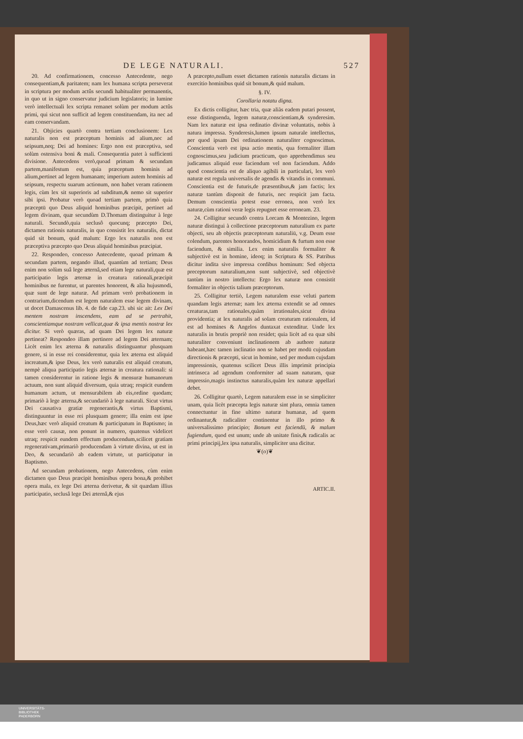DE LEGE NATURALI. 527
20. Ad confirmationem, concesso Antecedente, nego consequentiam,& paritatem; nam lex humana scripta perseverat in scriptura per modum actûs secundi habitualiter permanentis, in quo ut in signo conservatur judicium legislatoris; in lumine verò intellectuali lex scripta remanet solùm per modum actûs primi, qui sicut non sufficit ad legem constituendam, ita nec ad eam conservandam.
21. Objicies quartò contra tertiam conclusionem: Lex naturalis non est præceptum hominis ad alium,nec ad seipsum,neq; Dei ad homines: Ergo non est præceptiva, sed solùm ostensiva boni & mali. Consequentia patet à sufficienti divisione. Antecedens verò,quoad primam & secundam partem,manifestum est, quia præceptum hominis ad alium,pertinet ad legem humanam; imperium autem hominis ad seipsum, respectu suarum actionum, non habet veram rationem legis, cùm lex sit superioris ad subditum,& nemo sit superior sibi ipsi. Probatur verò quoad tertiam partem, primò quia præceptū quo Deus aliquid hominibus præcipit, pertinet ad legem divinam, quæ secundùm D.Thomam distinguitur à lege naturali. Secundò,quia seclusô quocunq; præcepto Dei, dictamen rationis naturalis, in quo consistit lex naturalis, dictat quid sit bonum, quid malum: Ergo lex naturalis non est præceptiva præcepto quo Deus aliquid hominibus præcipiat.
22. Respondeo, concesso Antecedente, quoad primam & secundam partem, negando illud, quantùm ad tertiam; Deus enim non solùm suâ lege æternâ,sed etiam lege naturali,quæ est participatio legis æternæ in creatura rationali,præcipit hominibus ne furentur, ut parentes honorent, & alia hujusmodi, quæ sunt de lege naturæ. Ad primam verò probationem in contrarium,dicendum est legem naturalem esse legem divinam, ut docet Damascenus lib. 4. de fide cap.23. ubi sic ait: Lex Dei mentem nostram inscendens, eam ad se pertrahit, conscientiamque nostram vellicat,quæ & ipsa mentis nostræ lex dicitur. Si verò quæras, ad quam Dei legem lex naturæ pertineat? Respondeo illam pertinere ad legem Dei æternam; Licèt enim lex æterna & naturalis distinguantur plusquam genere, si in esse rei considerentur, quia lex æterna est aliquid increatum,& ipse Deus, lex verò naturalis est aliquid creatum, nempè aliqua participatio legis æternæ in creatura rationali: si tamen considerentur in ratione legis & mensuræ humanorum actuum, non sunt aliquid diversum, quia utraq; respicit eundem humanum actum, ut mensurabilem ab eis,ordine quodam; primariò à lege æterna,& secundariò à lege naturali. Sicut virtus Dei causativa gratiæ regenerantis,& virtus Baptismi, distinguuntur in esse rei plusquam genere; illa enim est ipse Deus,hæc verò aliquid creatum & participatum in Baptismo; in esse verò causæ, non ponunt in numero, quatenus videlicet utraq; respicit eundem effectum producendum,scilicet gratiam regenerativam,primariò producendam à virtute divina, ut est in Deo, & secundariò ab eadem virtute, ut participatur in Baptismo.
Ad secundam probationem, nego Antecedens, cùm enim dictamen quo Deus præcipit hominibus opera bona,& prohibet opera mala, ex lege Dei æterna derivetur, & sit quædam illius participatio, seclusâ lege Dei æternâ,& ejus
A præcepto,nullum esset dictamen rationis naturalis dictans in exercitio hominibus quid sit bonum,& quid malum.
§. IV.
Corollaria notatu digna.
Ex dictis colligitur, hæc tria, quæ aliàs eadem putari possent, esse distinguenda, legem naturæ,conscientiam,& synderesim. Nam lex naturæ est ipsa ordinatio divinæ voluntatis, nobis à natura impressa. Synderesis,lumen ipsum naturale intellectus, per quod ipsam Dei ordinationem naturaliter cognoscimus. Conscientia verò est ipsa actio mentis, qua formaliter illam cognoscimus,seu judicium practicum, quo apprehendimus seu judicamus aliquid esse faciendum vel non faciendum. Addo quod conscientia est de aliquo agibili in particulari, lex verò naturæ est regula universalis de agendis & vitandis in communi. Conscientia est de futuris,de præsentibus,& jam factis; lex naturæ tantùm disponit de futuris, nec respicit jam facta. Demum conscientia potest esse erronea, non verò lex naturæ,cùm rationi veræ legis repugnet esse erroneam. 23.
24. Colligitur secundò contra Lorcam & Montezino, legem naturæ distingui à collectione præceptorum naturalium ex parte objecti, seu ab objectis præceptorum naturaliū, v.g. Deum esse colendum, parentes honorandos, homicidium & furtum non esse faciendum, & similia. Lex enim naturalis formaliter & subjectivè est in homine, ideoq; in Scriptura & SS. Patribus dicitur indita sive impressa cordibus hominum: Sed objecta preceptorum naturalium,non sunt subjectivè, sed objectivè tantùm in nostro intellectu: Ergo lex naturæ non consistit formaliter in objectis talium præceptorum.
25. Colligitur tertiò, Legem naturalem esse veluti partem quandam legis æternæ; nam lex æterna extendit se ad omnes creaturas,tam rationales,quàm irrationales,sicut divina providentia; at lex naturalis ad solam creaturam rationalem, id est ad homines & Angelos duntaxat extenditur. Unde lex naturalis in brutis propriè non residet; quia licèt ad ea quæ sibi naturaliter conveniunt inclinationem ab authore naturæ habeant,hæc tamen inclinatio non se habet per modū cujusdam directionis & præcepti, sicut in homine, sed per modum cujsdam impressionis, quatenus scilicet Deus illis imprimit principia intrinseca ad agendum conformiter ad suam naturam, quæ impressio,magis instinctus naturalis,quàm lex naturæ appellari debet.
26. Colligitur quartò, Legem naturalem esse in se simpliciter unam, quia licèt præcepta legis naturæ sint plura, omnia tamen connectuntur in fine ultimo naturæ humanæ, ad quem ordinantur,& radicaliter continentur in illo primo & universalissimo principio; Bonum est faciendū, & malum fugiendum, quod est unum; unde ab unitate finis,& radicalis ac primi principij,lex ipsa naturalis, simpliciter una dicitur.
❦(o)❦
ARTIC.II.
UNIVERSITÄTS-
BIBLIOTHEK
PADERBORN